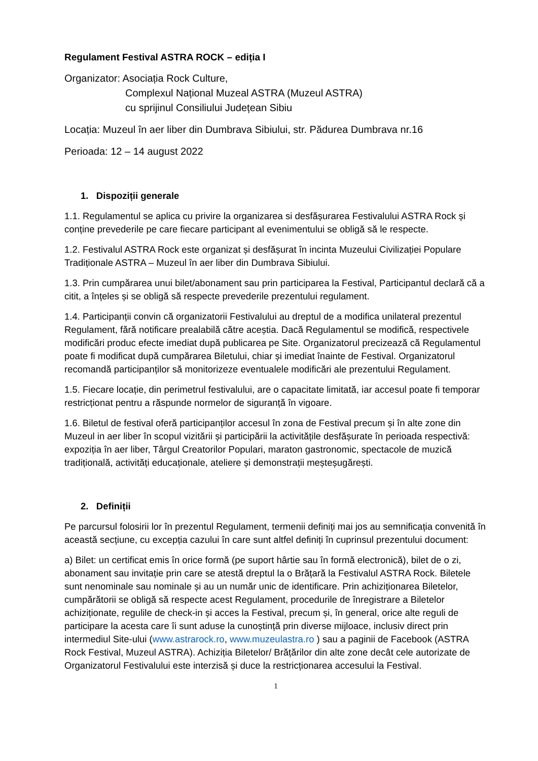Regulament Festival ASTRA ROCK – ediția I
Organizator: Asociația Rock Culture,
Complexul Național Muzeal ASTRA (Muzeul ASTRA)
cu sprijinul Consiliului Județean Sibiu
Locația: Muzeul în aer liber din Dumbrava Sibiului, str. Pădurea Dumbrava nr.16
Perioada: 12 – 14 august 2022
1. Dispoziții generale
1.1. Regulamentul se aplica cu privire la organizarea si desfășurarea Festivalului ASTRA Rock și conține prevederile pe care fiecare participant al evenimentului se obligă să le respecte.
1.2. Festivalul ASTRA Rock este organizat și desfășurat în incinta Muzeului Civilizației Populare Tradiționale ASTRA – Muzeul în aer liber din Dumbrava Sibiului.
1.3. Prin cumpărarea unui bilet/abonament sau prin participarea la Festival, Participantul declară că a citit, a înțeles și se obligă să respecte prevederile prezentului regulament.
1.4. Participanții convin că organizatorii Festivalului au dreptul de a modifica unilateral prezentul Regulament, fără notificare prealabilă către aceștia. Dacă Regulamentul se modifică, respectivele modificări produc efecte imediat după publicarea pe Site. Organizatorul precizează că Regulamentul poate fi modificat după cumpărarea Biletului, chiar și imediat înainte de Festival. Organizatorul recomandă participanților să monitorizeze eventualele modificări ale prezentului Regulament.
1.5. Fiecare locație, din perimetrul festivalului, are o capacitate limitată, iar accesul poate fi temporar restricționat pentru a răspunde normelor de siguranță în vigoare.
1.6. Biletul de festival oferă participanților accesul în zona de Festival precum și în alte zone din Muzeul in aer liber în scopul vizitării și participării la activitățile desfășurate în perioada respectivă: expoziția în aer liber, Târgul Creatorilor Populari, maraton gastronomic, spectacole de muzică tradițională, activități educaționale, ateliere și demonstrații meșteșugărești.
2. Definiții
Pe parcursul folosirii lor în prezentul Regulament, termenii definiți mai jos au semnificația convenită în această secțiune, cu excepția cazului în care sunt altfel definiți în cuprinsul prezentului document:
a) Bilet: un certificat emis în orice formă (pe suport hârtie sau în formă electronică), bilet de o zi, abonament sau invitație prin care se atestă dreptul la o Brățară la Festivalul ASTRA Rock. Biletele sunt nenominale sau nominale și au un număr unic de identificare. Prin achiziționarea Biletelor, cumpărătorii se obligă să respecte acest Regulament, procedurile de înregistrare a Biletelor achiziționate, regulile de check-in și acces la Festival, precum și, în general, orice alte reguli de participare la acesta care îi sunt aduse la cunoștință prin diverse mijloace, inclusiv direct prin intermediul Site-ului (www.astrarock.ro, www.muzeulastra.ro ) sau a paginii de Facebook (ASTRA Rock Festival, Muzeul ASTRA). Achiziția Biletelor/ Brățărilor din alte zone decât cele autorizate de Organizatorul Festivalului este interzisă și duce la restricționarea accesului la Festival.
1